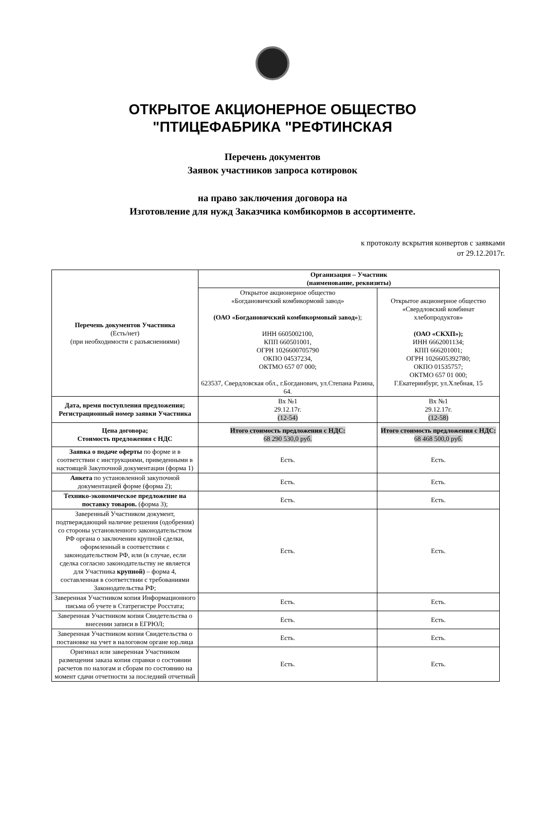ОТКРЫТОЕ АКЦИОНЕРНОЕ ОБЩЕСТВО
"ПТИЦЕФАБРИКА "РЕФТИНСКАЯ
Перечень документов
Заявок участников запроса котировок
на право заключения договора на
Изготовление для нужд Заказчика комбикормов в ассортименте.
к протоколу вскрытия конвертов с заявками
от 29.12.2017г.
| Перечень документов Участника (Есть/нет) (при необходимости с разъяснениями) | Организация – Участник (наименование, реквизиты) | |
| | Открытое акционерное общество «Богдановичский комбикормовй завод» (ОАО «Богдановичский комбикормовый завод» ); ИНН 6605002100, КПП 660501001, ОГРН 1026600705790 ОКПО 04537234, ОКТМО 657 07 000; 623537, Свердловская обл., г.Богданович, ул.Степана Разина, 64. | Открытое акционерное общество «Свердловский комбинат хлебопродуктов» (ОАО «СКХП»); ИНН 6662001134; КПП 666201001; ОГРН 1026605392780; ОКПО 01535757; ОКТМО 657 01 000; Г.Екатеринбург, ул.Хлебная, 15 |
| Дата, время поступления предложения; Регистрационный номер заявки Участника | Вх №1 29.12.17г. (12-54) | Вх №1 29.12.17г. (12-58) |
| Цена договора; Стоимость предложения с НДС | Итого стоимость предложения с НДС: 68 290 530,0 руб. | Итого стоимость предложения с НДС: 68 468 500,0 руб. |
| Заявка о подаче оферты по форме и в соответствии с инструкциями, приведенными в настоящей Закупочной документации (форма 1) | Есть. | Есть. |
| Анкета по установленной закупочной документацией форме (форма 2); | Есть. | Есть. |
| Технико-экономическое предложение на поставку товаров. (форма 3); | Есть. | Есть. |
| Заверенный Участником документ, подтверждающий наличие решения (одобрения) со стороны установленного законодательством РФ органа о заключении крупной сделки, оформленный в соответствии с законодательством РФ, или (в случае, если сделка согласно законодательству не является для Участника крупной) – форма 4, составленная в соответствии с требованиями Законодательства РФ; | Есть. | Есть. |
| Заверенная Участником копия Информационного письма об учете в Статрегистре Росстата; | Есть. | Есть. |
| Заверенная Участником копия Свидетельства о внесении записи в ЕГРЮЛ; | Есть. | Есть. |
| Заверенная Участником копия Свидетельства о постановке на учет в налоговом органе юр.лица | Есть. | Есть. |
| Оригинал или заверенная Участником размещения заказа копия справки о состоянии расчетов по налогам и сборам по состоянию на момент сдачи отчетности за последний отчетный | Есть. | Есть. |